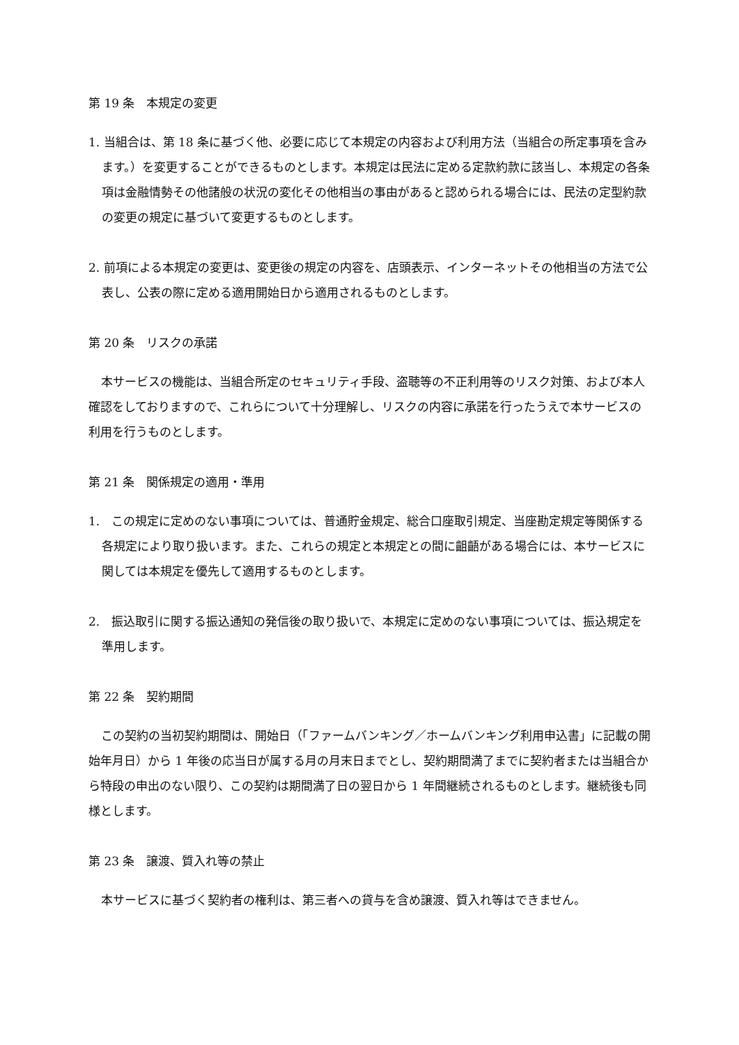第 19 条　本規定の変更
1. 当組合は、第 18 条に基づく他、必要に応じて本規定の内容および利用方法（当組合の所定事項を含みます。）を変更することができるものとします。本規定は民法に定める定款約款に該当し、本規定の各条項は金融情勢その他諸般の状況の変化その他相当の事由があると認められる場合には、民法の定型約款の変更の規定に基づいて変更するものとします。
2. 前項による本規定の変更は、変更後の規定の内容を、店頭表示、インターネットその他相当の方法で公表し、公表の際に定める適用開始日から適用されるものとします。
第 20 条　リスクの承諾
本サービスの機能は、当組合所定のセキュリティ手段、盗聴等の不正利用等のリスク対策、および本人確認をしておりますので、これらについて十分理解し、リスクの内容に承諾を行ったうえで本サービスの利用を行うものとします。
第 21 条　関係規定の適用・準用
1.　この規定に定めのない事項については、普通貯金規定、総合口座取引規定、当座勘定規定等関係する各規定により取り扱います。また、これらの規定と本規定との間に齟齬がある場合には、本サービスに関しては本規定を優先して適用するものとします。
2.　振込取引に関する振込通知の発信後の取り扱いで、本規定に定めのない事項については、振込規定を準用します。
第 22 条　契約期間
この契約の当初契約期間は、開始日（「ファームバンキング／ホームバンキング利用申込書」に記載の開始年月日）から 1 年後の応当日が属する月の月末日までとし、契約期間満了までに契約者または当組合から特段の申出のない限り、この契約は期間満了日の翌日から 1 年間継続されるものとします。継続後も同様とします。
第 23 条　譲渡、質入れ等の禁止
本サービスに基づく契約者の権利は、第三者への貸与を含め譲渡、質入れ等はできません。